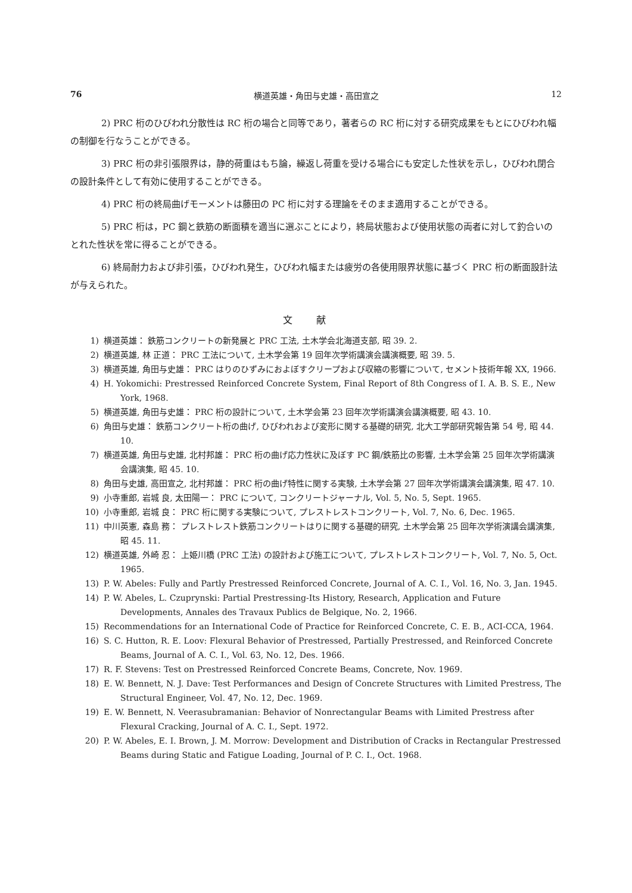76 横道英雄・角田与史雄・高田宣之 12
2) PRC 桁のひびわれ分散性は RC 桁の場合と同等であり，著者らの RC 桁に対する研究成果をもとにひびわれ幅の制御を行なうことができる。
3) PRC 桁の非引張限界は，静的荷重はもち論，繰返し荷重を受ける場合にも安定した性状を示し，ひびわれ閉合の設計条件として有効に使用することができる。
4) PRC 桁の終局曲げモーメントは藤田の PC 桁に対する理論をそのまま適用することができる。
5) PRC 桁は，PC 鋼と鉄筋の断面積を適当に選ぶことにより，終局状態および使用状態の両者に対して釣合いのとれた性状を常に得ることができる。
6) 終局耐力および非引張，ひびわれ発生，ひびわれ幅または疲労の各使用限界状態に基づく PRC 桁の断面設計法が与えられた。
文献
1) 横道英雄： 鉄筋コンクリートの新発展と PRC 工法, 土木学会北海道支部, 昭 39. 2.
2) 横道英雄, 林 正道： PRC 工法について, 土木学会第 19 回年次学術講演会講演概要, 昭 39. 5.
3) 横道英雄, 角田与史雄： PRC はりのひずみにおよぼすクリープおよび収縮の影響について, セメント技術年報 XX, 1966.
4) H. Yokomichi: Prestressed Reinforced Concrete System, Final Report of 8th Congress of I. A. B. S. E., New York, 1968.
5) 横道英雄, 角田与史雄： PRC 桁の設計について, 土木学会第 23 回年次学術講演会講演概要, 昭 43. 10.
6) 角田与史雄： 鉄筋コンクリート桁の曲げ, ひびわれおよび変形に関する基礎的研究, 北大工学部研究報告第 54 号, 昭 44. 10.
7) 横道英雄, 角田与史雄, 北村邦雄： PRC 桁の曲げ応力性状に及ぼす PC 鋼/鉄筋比の影響, 土木学会第 25 回年次学術講演会講演集, 昭 45. 10.
8) 角田与史雄, 高田宣之, 北村邦雄： PRC 桁の曲げ特性に関する実験, 土木学会第 27 回年次学術講演会講演集, 昭 47. 10.
9) 小寺重郎, 岩城 良, 太田陽一： PRC について, コンクリートジャーナル, Vol. 5, No. 5, Sept. 1965.
10) 小寺重郎, 岩城 良： PRC 桁に関する実験について, プレストレストコンクリート, Vol. 7, No. 6, Dec. 1965.
11) 中川英憲, 森島 務： プレストレスト鉄筋コンクリートはりに関する基礎的研究, 土木学会第 25 回年次学術演講会講演集, 昭 45. 11.
12) 横道英雄, 外崎 忍： 上姫川橋 (PRC 工法) の設計および施工について, プレストレストコンクリート, Vol. 7, No. 5, Oct. 1965.
13) P. W. Abeles: Fully and Partly Prestressed Reinforced Concrete, Journal of A. C. I., Vol. 16, No. 3, Jan. 1945.
14) P. W. Abeles, L. Czuprynski: Partial Prestressing-Its History, Research, Application and Future Developments, Annales des Travaux Publics de Belgique, No. 2, 1966.
15) Recommendations for an International Code of Practice for Reinforced Concrete, C. E. B., ACI-CCA, 1964.
16) S. C. Hutton, R. E. Loov: Flexural Behavior of Prestressed, Partially Prestressed, and Reinforced Concrete Beams, Journal of A. C. I., Vol. 63, No. 12, Des. 1966.
17) R. F. Stevens: Test on Prestressed Reinforced Concrete Beams, Concrete, Nov. 1969.
18) E. W. Bennett, N. J. Dave: Test Performances and Design of Concrete Structures with Limited Prestress, The Structural Engineer, Vol. 47, No. 12, Dec. 1969.
19) E. W. Bennett, N. Veerasubramanian: Behavior of Nonrectangular Beams with Limited Prestress after Flexural Cracking, Journal of A. C. I., Sept. 1972.
20) P. W. Abeles, E. I. Brown, J. M. Morrow: Development and Distribution of Cracks in Rectangular Prestressed Beams during Static and Fatigue Loading, Journal of P. C. I., Oct. 1968.